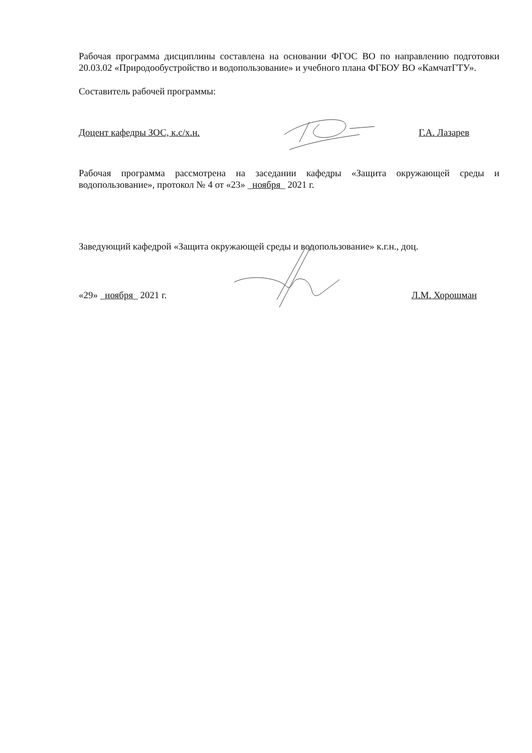Рабочая программа дисциплины составлена на основании ФГОС ВО по направлению подготовки 20.03.02 «Природообустройство и водопользование» и учебного плана ФГБОУ ВО «КамчатГТУ».
Составитель рабочей программы:
Доцент кафедры ЗОС, к.с/х.н. Г.А. Лазарев
Рабочая программа рассмотрена на заседании кафедры «Защита окружающей среды и водопользование», протокол № 4 от «23» _ноября_ 2021 г.
Заведующий кафедрой «Защита окружающей среды и водопользование» к.г.н., доц.
«29» _ноября_ 2021 г. Л.М. Хорошман